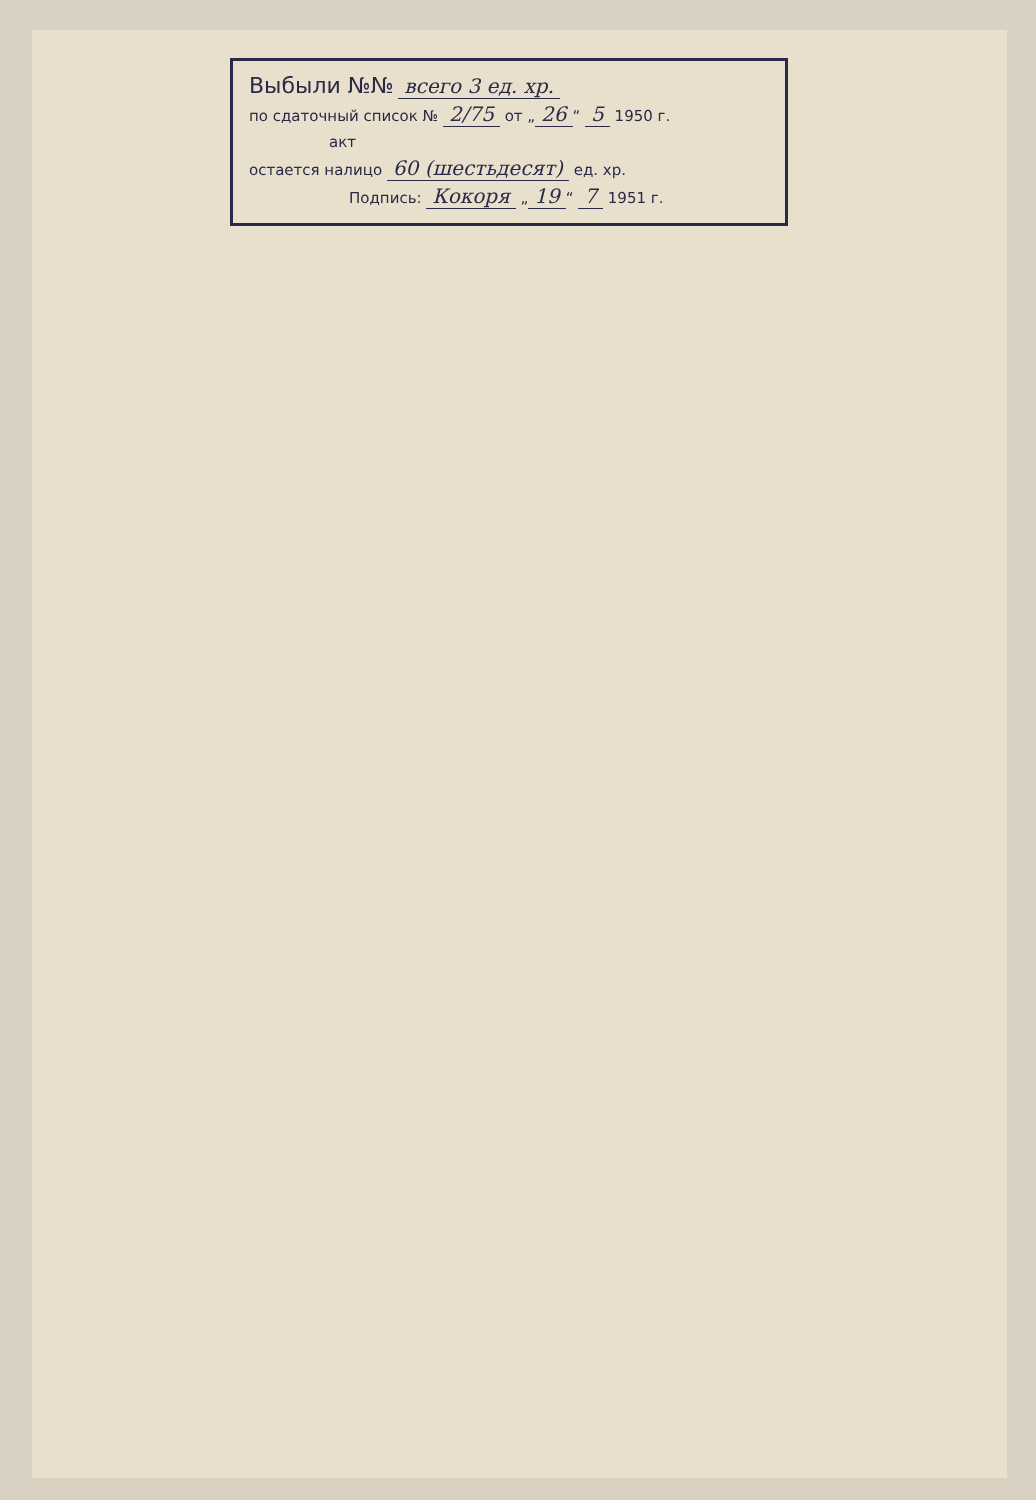Выбыли №№ всего 3 ед. хр.
по сдаточный список № 2/75 от „ 26 “ 5 1950 г.
акт
остается налицо 60 (шестьдесят) ед. хр.
Подпись: Кокоря „ 19 “ 7 1951 г.